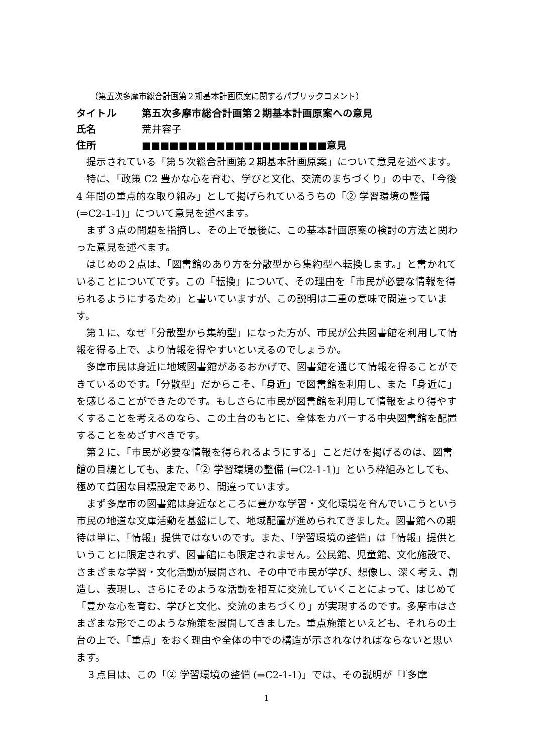（第五次多摩市総合計画第２期基本計画原案に関するパブリックコメント）
タイトル 第五次多摩市総合計画第２期基本計画原案への意見
氏名 荒井容子
住所 ■■■■■■■■■■■■■■■■■■■■意見
提示されている「第５次総合計画第２期基本計画原案」について意見を述べます。
特に、「政策 C2 豊かな心を育む、学びと文化、交流のまちづくり」の中で、「今後 4 年間の重点的な取り組み」として掲げられているうちの「② 学習環境の整備 (⇒C2-1-1)」について意見を述べます。
まず３点の問題を指摘し、その上で最後に、この基本計画原案の検討の方法と関わった意見を述べます。
はじめの２点は、「図書館のあり方を分散型から集約型へ転換します。」と書かれていることについてです。この「転換」について、その理由を「市民が必要な情報を得られるようにするため」と書いていますが、この説明は二重の意味で間違っています。
第１に、なぜ「分散型から集約型」になった方が、市民が公共図書館を利用して情報を得る上で、より情報を得やすいといえるのでしょうか。
多摩市民は身近に地域図書館があるおかげで、図書館を通じて情報を得ることができているのです。「分散型」だからこそ、「身近」で図書館を利用し、また「身近に」を感じることができたのです。もしさらに市民が図書館を利用して情報をより得やすくすることを考えるのなら、この土台のもとに、全体をカバーする中央図書館を配置することをめざすべきです。
第２に、「市民が必要な情報を得られるようにする」ことだけを掲げるのは、図書館の目標としても、また、「② 学習環境の整備 (⇒C2-1-1)」という枠組みとしても、極めて貧困な目標設定であり、間違っています。
まず多摩市の図書館は身近なところに豊かな学習・文化環境を育んでいこうという市民の地道な文庫活動を基盤にして、地域配置が進められてきました。図書館への期待は単に、「情報」提供ではないのです。また、「学習環境の整備」は「情報」提供ということに限定されず、図書館にも限定されません。公民館、児童館、文化施設で、さまざまな学習・文化活動が展開され、その中で市民が学び、想像し、深く考え、創造し、表現し、さらにそのような活動を相互に交流していくことによって、はじめて「豊かな心を育む、学びと文化、交流のまちづくり」が実現するのです。多摩市はさまざまな形でこのような施策を展開してきました。重点施策といえども、それらの土台の上で、「重点」をおく理由や全体の中での構造が示されなければならないと思います。
３点目は、この「② 学習環境の整備 (⇒C2-1-1)」では、その説明が「『多摩
1